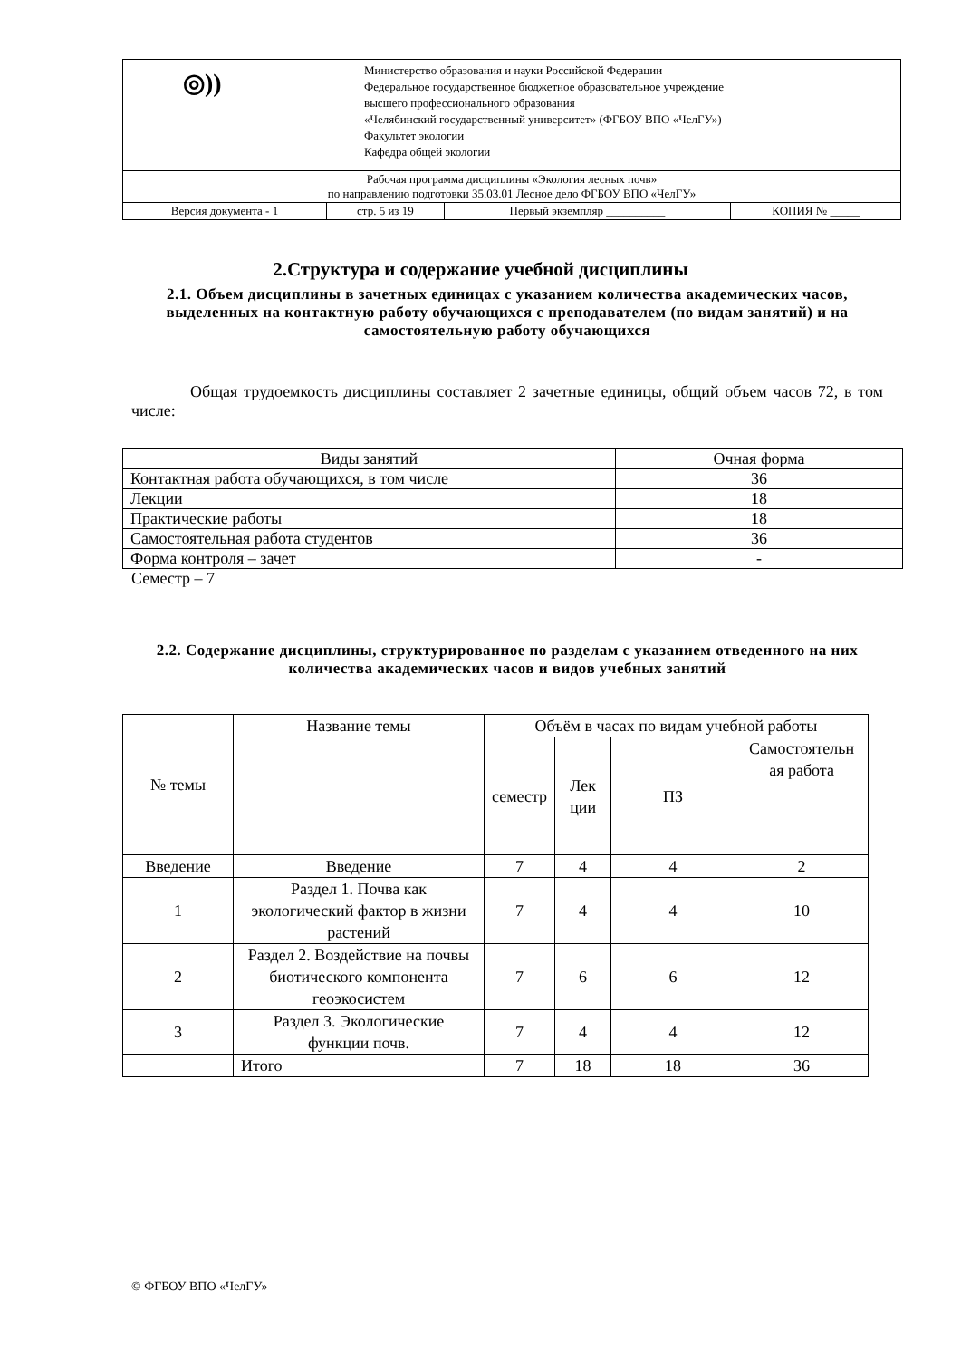| ◎)) Министерство образования и науки Российской Федерации Федеральное государственное бюджетное образовательное учреждение высшего профессионального образования «Челябинский государственный университет» (ФГБОУ ВПО «ЧелГУ») Факультет экологии Кафедра общей экологии | | | |
| Рабочая программа дисциплины «Экология лесных почв» по направлению подготовки 35.03.01 Лесное дело ФГБОУ ВПО «ЧелГУ» | | | |
| Версия документа - 1 | стр. 5 из 19 | Первый экземпляр __________ | КОПИЯ № _____ |
2.Структура и содержание учебной дисциплины
2.1. Объем дисциплины в зачетных единицах с указанием количества академических часов, выделенных на контактную работу обучающихся с преподавателем (по видам занятий) и на самостоятельную работу обучающихся
Общая трудоемкость дисциплины составляет 2 зачетные единицы, общий объем часов 72, в том числе:
| Виды занятий | Очная форма |
| Контактная работа обучающихся, в том числе | 36 |
| Лекции | 18 |
| Практические работы | 18 |
| Самостоятельная работа студентов | 36 |
| Форма контроля – зачет | - |
Семестр – 7
2.2. Содержание дисциплины, структурированное по разделам с указанием отведенного на них количества академических часов и видов учебных занятий
| № темы | Название темы | Объём в часах по видам учебной работы | | | |
| | | семестр | Лек ции | ПЗ | Самостоятельн ая работа |
| Введение | Введение | 7 | 4 | 4 | 2 |
| 1 | Раздел 1. Почва как экологический фактор в жизни растений | 7 | 4 | 4 | 10 |
| 2 | Раздел 2. Воздействие на почвы биотического компонента геоэкосистем | 7 | 6 | 6 | 12 |
| 3 | Раздел 3. Экологические функции почв. | 7 | 4 | 4 | 12 |
| | Итого | 7 | 18 | 18 | 36 |
© ФГБОУ ВПО «ЧелГУ»